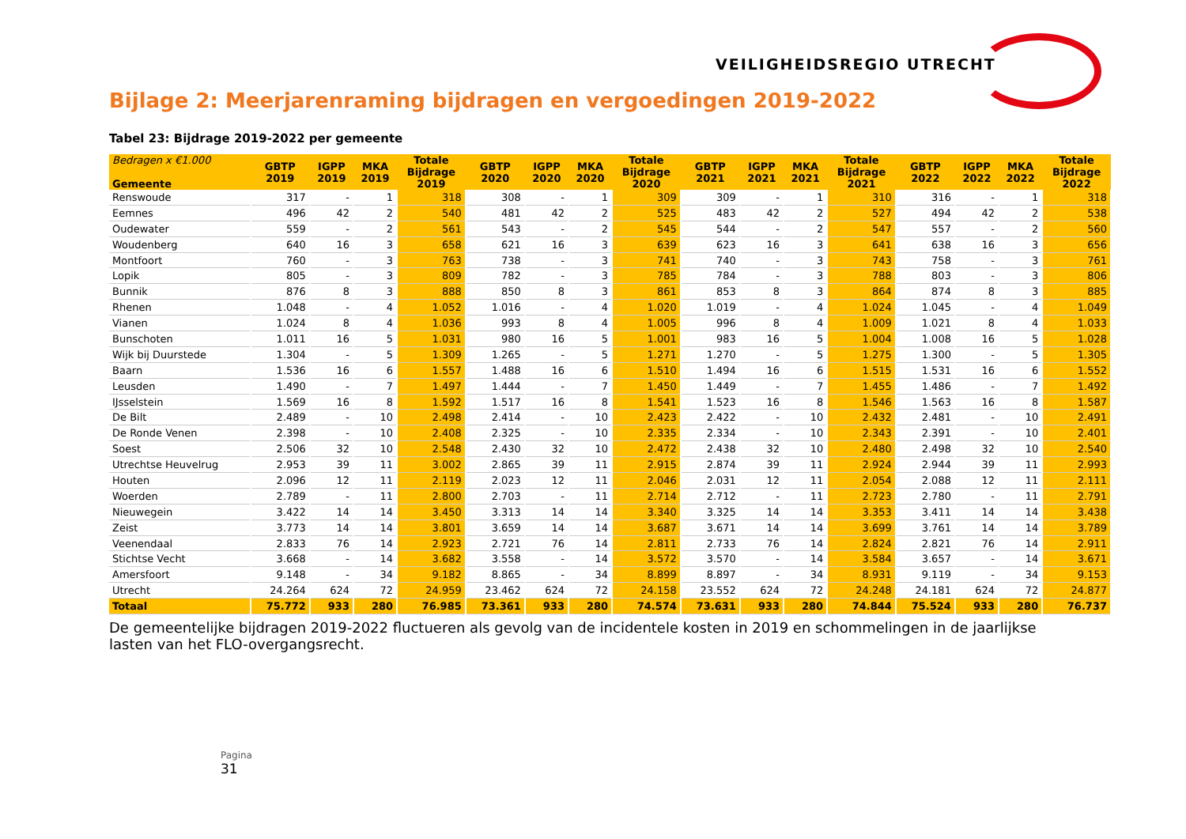VEILIGHEIDSREGIO UTRECHT
Bijlage 2: Meerjarenraming bijdragen en vergoedingen 2019-2022
Tabel 23: Bijdrage 2019-2022 per gemeente
| Bedragen x €1.000 Gemeente | GBTP 2019 | IGPP 2019 | MKA 2019 | Totale Bijdrage 2019 | GBTP 2020 | IGPP 2020 | MKA 2020 | Totale Bijdrage 2020 | GBTP 2021 | IGPP 2021 | MKA 2021 | Totale Bijdrage 2021 | GBTP 2022 | IGPP 2022 | MKA 2022 | Totale Bijdrage 2022 |
| --- | --- | --- | --- | --- | --- | --- | --- | --- | --- | --- | --- | --- | --- | --- | --- | --- |
| Renswoude | 317 | - | 1 | 318 | 308 | - | 1 | 309 | 309 | - | 1 | 310 | 316 | - | 1 | 318 |
| Eemnes | 496 | 42 | 2 | 540 | 481 | 42 | 2 | 525 | 483 | 42 | 2 | 527 | 494 | 42 | 2 | 538 |
| Oudewater | 559 | - | 2 | 561 | 543 | - | 2 | 545 | 544 | - | 2 | 547 | 557 | - | 2 | 560 |
| Woudenberg | 640 | 16 | 3 | 658 | 621 | 16 | 3 | 639 | 623 | 16 | 3 | 641 | 638 | 16 | 3 | 656 |
| Montfoort | 760 | - | 3 | 763 | 738 | - | 3 | 741 | 740 | - | 3 | 743 | 758 | - | 3 | 761 |
| Lopik | 805 | - | 3 | 809 | 782 | - | 3 | 785 | 784 | - | 3 | 788 | 803 | - | 3 | 806 |
| Bunnik | 876 | 8 | 3 | 888 | 850 | 8 | 3 | 861 | 853 | 8 | 3 | 864 | 874 | 8 | 3 | 885 |
| Rhenen | 1.048 | - | 4 | 1.052 | 1.016 | - | 4 | 1.020 | 1.019 | - | 4 | 1.024 | 1.045 | - | 4 | 1.049 |
| Vianen | 1.024 | 8 | 4 | 1.036 | 993 | 8 | 4 | 1.005 | 996 | 8 | 4 | 1.009 | 1.021 | 8 | 4 | 1.033 |
| Bunschoten | 1.011 | 16 | 5 | 1.031 | 980 | 16 | 5 | 1.001 | 983 | 16 | 5 | 1.004 | 1.008 | 16 | 5 | 1.028 |
| Wijk bij Duurstede | 1.304 | - | 5 | 1.309 | 1.265 | - | 5 | 1.271 | 1.270 | - | 5 | 1.275 | 1.300 | - | 5 | 1.305 |
| Baarn | 1.536 | 16 | 6 | 1.557 | 1.488 | 16 | 6 | 1.510 | 1.494 | 16 | 6 | 1.515 | 1.531 | 16 | 6 | 1.552 |
| Leusden | 1.490 | - | 7 | 1.497 | 1.444 | - | 7 | 1.450 | 1.449 | - | 7 | 1.455 | 1.486 | - | 7 | 1.492 |
| IJsselstein | 1.569 | 16 | 8 | 1.592 | 1.517 | 16 | 8 | 1.541 | 1.523 | 16 | 8 | 1.546 | 1.563 | 16 | 8 | 1.587 |
| De Bilt | 2.489 | - | 10 | 2.498 | 2.414 | - | 10 | 2.423 | 2.422 | - | 10 | 2.432 | 2.481 | - | 10 | 2.491 |
| De Ronde Venen | 2.398 | - | 10 | 2.408 | 2.325 | - | 10 | 2.335 | 2.334 | - | 10 | 2.343 | 2.391 | - | 10 | 2.401 |
| Soest | 2.506 | 32 | 10 | 2.548 | 2.430 | 32 | 10 | 2.472 | 2.438 | 32 | 10 | 2.480 | 2.498 | 32 | 10 | 2.540 |
| Utrechtse Heuvelrug | 2.953 | 39 | 11 | 3.002 | 2.865 | 39 | 11 | 2.915 | 2.874 | 39 | 11 | 2.924 | 2.944 | 39 | 11 | 2.993 |
| Houten | 2.096 | 12 | 11 | 2.119 | 2.023 | 12 | 11 | 2.046 | 2.031 | 12 | 11 | 2.054 | 2.088 | 12 | 11 | 2.111 |
| Woerden | 2.789 | - | 11 | 2.800 | 2.703 | - | 11 | 2.714 | 2.712 | - | 11 | 2.723 | 2.780 | - | 11 | 2.791 |
| Nieuwegein | 3.422 | 14 | 14 | 3.450 | 3.313 | 14 | 14 | 3.340 | 3.325 | 14 | 14 | 3.353 | 3.411 | 14 | 14 | 3.438 |
| Zeist | 3.773 | 14 | 14 | 3.801 | 3.659 | 14 | 14 | 3.687 | 3.671 | 14 | 14 | 3.699 | 3.761 | 14 | 14 | 3.789 |
| Veenendaal | 2.833 | 76 | 14 | 2.923 | 2.721 | 76 | 14 | 2.811 | 2.733 | 76 | 14 | 2.824 | 2.821 | 76 | 14 | 2.911 |
| Stichtse Vecht | 3.668 | - | 14 | 3.682 | 3.558 | - | 14 | 3.572 | 3.570 | - | 14 | 3.584 | 3.657 | - | 14 | 3.671 |
| Amersfoort | 9.148 | - | 34 | 9.182 | 8.865 | - | 34 | 8.899 | 8.897 | - | 34 | 8.931 | 9.119 | - | 34 | 9.153 |
| Utrecht | 24.264 | 624 | 72 | 24.959 | 23.462 | 624 | 72 | 24.158 | 23.552 | 624 | 72 | 24.248 | 24.181 | 624 | 72 | 24.877 |
| Totaal | 75.772 | 933 | 280 | 76.985 | 73.361 | 933 | 280 | 74.574 | 73.631 | 933 | 280 | 74.844 | 75.524 | 933 | 280 | 76.737 |
De gemeentelijke bijdragen 2019-2022 fluctueren als gevolg van de incidentele kosten in 2019 en schommelingen in de jaarlijkse lasten van het FLO-overgangsrecht.
Pagina
31